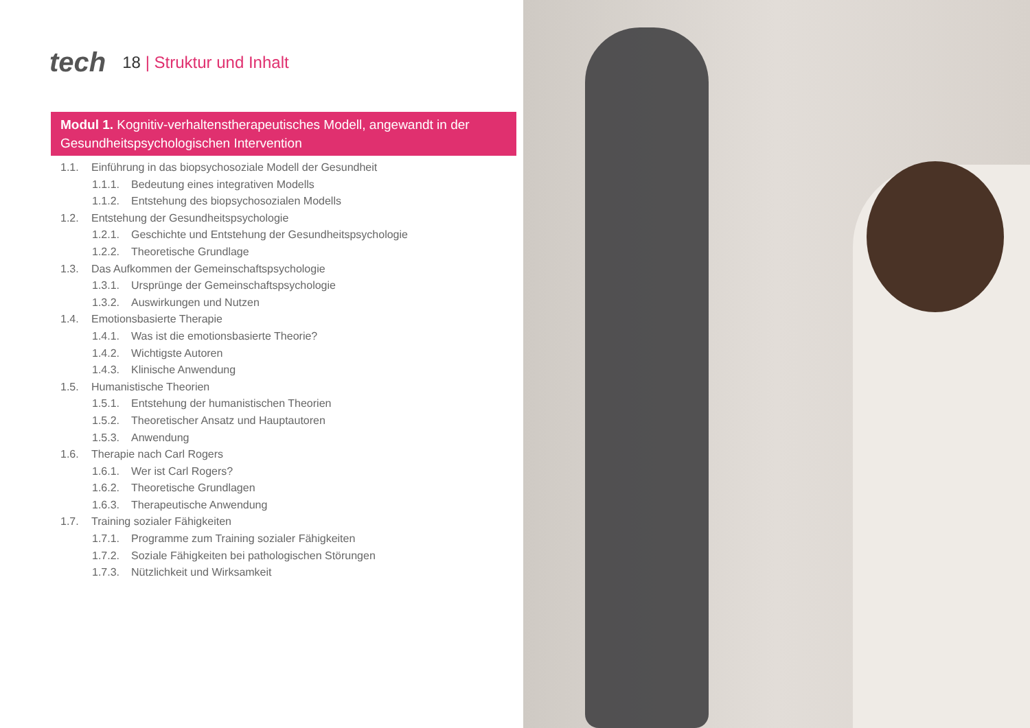tech
18 | Struktur und Inhalt
Modul 1. Kognitiv-verhaltenstherapeutisches Modell, angewandt in der Gesundheitspsychologischen Intervention
1.1. Einführung in das biopsychosoziale Modell der Gesundheit
1.1.1. Bedeutung eines integrativen Modells
1.1.2. Entstehung des biopsychosozialen Modells
1.2. Entstehung der Gesundheitspsychologie
1.2.1. Geschichte und Entstehung der Gesundheitspsychologie
1.2.2. Theoretische Grundlage
1.3. Das Aufkommen der Gemeinschaftspsychologie
1.3.1. Ursprünge der Gemeinschaftspsychologie
1.3.2. Auswirkungen und Nutzen
1.4. Emotionsbasierte Therapie
1.4.1. Was ist die emotionsbasierte Theorie?
1.4.2. Wichtigste Autoren
1.4.3. Klinische Anwendung
1.5. Humanistische Theorien
1.5.1. Entstehung der humanistischen Theorien
1.5.2. Theoretischer Ansatz und Hauptautoren
1.5.3. Anwendung
1.6. Therapie nach Carl Rogers
1.6.1. Wer ist Carl Rogers?
1.6.2. Theoretische Grundlagen
1.6.3. Therapeutische Anwendung
1.7. Training sozialer Fähigkeiten
1.7.1. Programme zum Training sozialer Fähigkeiten
1.7.2. Soziale Fähigkeiten bei pathologischen Störungen
1.7.3. Nützlichkeit und Wirksamkeit